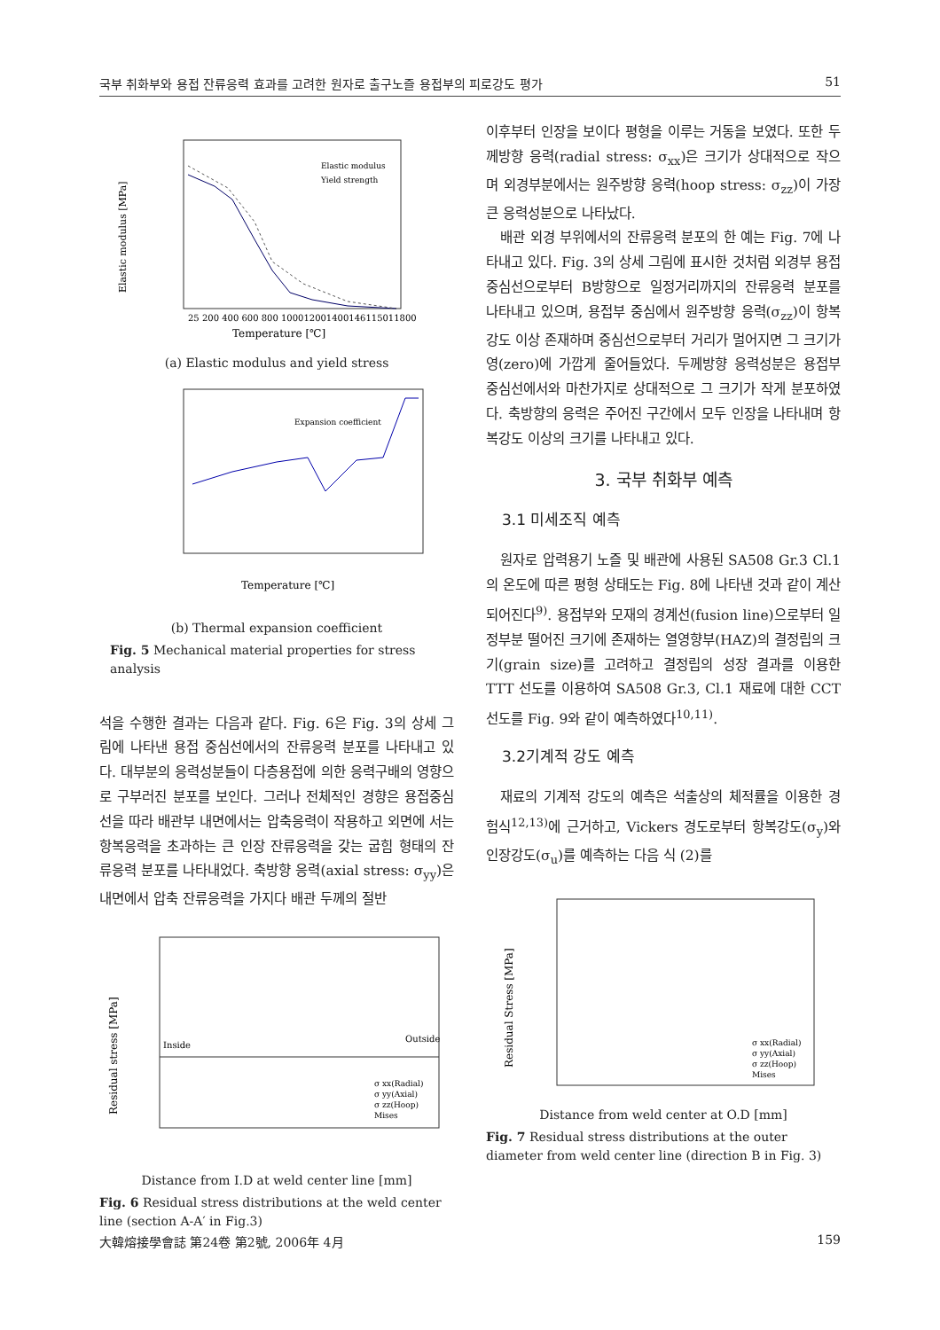국부 취화부와 용접 잔류응력 효과를 고려한 원자로 출구노즐 용접부의 피로강도 평가 51
25 200 400 600 800 1000120014001461150118​00
Temperature [℃]
Elastic modulus [MPa]
Elastic modulus
Yield strength
(a) Elastic modulus and yield stress
Expansion coefficient
Temperature [℃]
(b) Thermal expansion coefficient
Fig. 5 Mechanical material properties for stress analysis
석을 수행한 결과는 다음과 같다. Fig. 6은 Fig. 3의 상세 그림에 나타낸 용접 중심선에서의 잔류응력 분포를 나타내고 있다. 대부분의 응력성분들이 다층용접에 의한 응력구배의 영향으로 구부러진 분포를 보인다. 그러나 전체적인 경향은 용접중심선을 따라 배관부 내면에서는 압축응력이 작용하고 외면에 서는 항복응력을 초과하는 큰 인장 잔류응력을 갖는 굽힘 형태의 잔류응력 분포를 나타내었다. 축방향 응력(axial stress: σ<sub>yy</sub>)은 내면에서 압축 잔류응력을 가지다 배관 두께의 절반
Residual stress [MPa]
Inside
Outside
σ xx(Radial)
σ yy(Axial)
σ zz(Hoop)
Mises
Distance from I.D at weld center line [mm]
Fig. 6 Residual stress distributions at the weld center line (section A-A′ in Fig.3)
이후부터 인장을 보이다 평형을 이루는 거동을 보였다. 또한 두께방향 응력(radial stress: σ<sub>xx</sub>)은 크기가 상대적으로 작으며 외경부분에서는 원주방향 응력(hoop stress: σ<sub>zz</sub>)이 가장 큰 응력성분으로 나타났다.
배관 외경 부위에서의 잔류응력 분포의 한 예는 Fig. 7에 나타내고 있다. Fig. 3의 상세 그림에 표시한 것처럼 외경부 용접 중심선으로부터 B방향으로 일정거리까지의 잔류응력 분포를 나타내고 있으며, 용접부 중심에서 원주방향 응력(σ<sub>zz</sub>)이 항복강도 이상 존재하며 중심선으로부터 거리가 멀어지면 그 크기가 영(zero)에 가깝게 줄어들었다. 두께방향 응력성분은 용접부 중심선에서와 마찬가지로 상대적으로 그 크기가 작게 분포하였다. 축방향의 응력은 주어진 구간에서 모두 인장을 나타내며 항복강도 이상의 크기를 나타내고 있다.
3. 국부 취화부 예측
3.1 미세조직 예측
원자로 압력용기 노즐 및 배관에 사용된 SA508 Gr.3 Cl.1의 온도에 따른 평형 상태도는 Fig. 8에 나타낸 것과 같이 계산되어진다<sup>9)</sup>. 용접부와 모재의 경계선(fusion line)으로부터 일정부분 떨어진 크기에 존재하는 열영향부(HAZ)의 결정립의 크기(grain size)를 고려하고 결정립의 성장 결과를 이용한 TTT 선도를 이용하여 SA508 Gr.3, Cl.1 재료에 대한 CCT 선도를 Fig. 9와 같이 예측하였다<sup>10,11)</sup>.
3.2기계적 강도 예측
재료의 기계적 강도의 예측은 석출상의 체적률을 이용한 경험식<sup>12,13)</sup>에 근거하고, Vickers 경도로부터 항복강도(σ<sub>y</sub>)와 인장강도(σ<sub>u</sub>)를 예측하는 다음 식 (2)를
Residual Stress [MPa]
σ xx(Radial)
σ yy(Axial)
σ zz(Hoop)
Mises
Distance from weld center at O.D [mm]
Fig. 7 Residual stress distributions at the outer diameter from weld center line (direction B in Fig. 3)
大韓熔接學會誌 第24卷 第2號, 2006年 4月 159